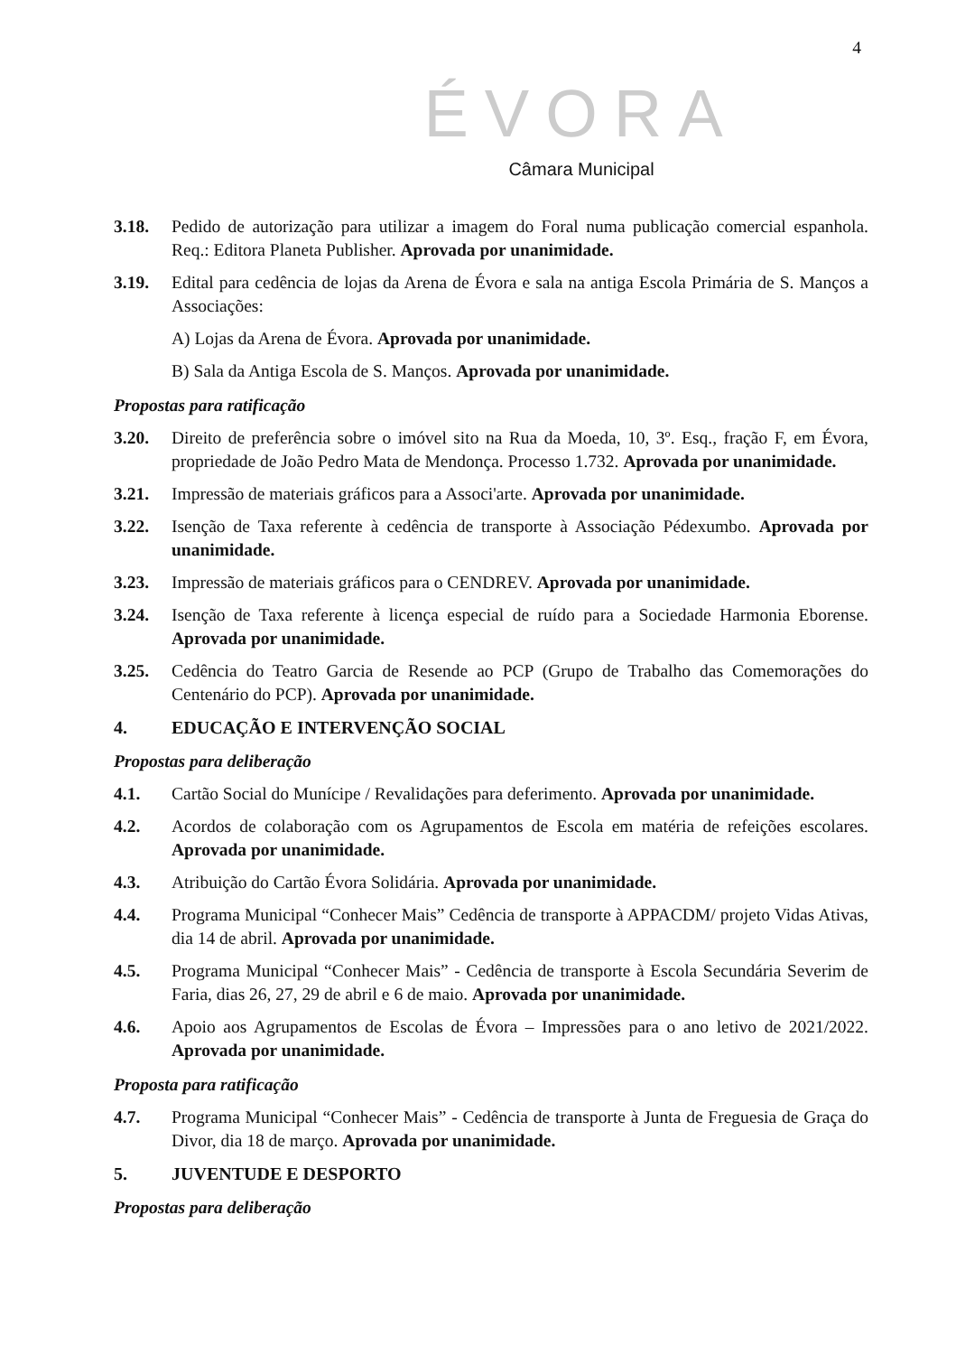4
ÉVORA
Câmara Municipal
3.18. Pedido de autorização para utilizar a imagem do Foral numa publicação comercial espanhola. Req.: Editora Planeta Publisher. Aprovada por unanimidade.
3.19. Edital para cedência de lojas da Arena de Évora e sala na antiga Escola Primária de S. Manços a Associações:
A) Lojas da Arena de Évora. Aprovada por unanimidade.
B) Sala da Antiga Escola de S. Manços. Aprovada por unanimidade.
Propostas para ratificação
3.20. Direito de preferência sobre o imóvel sito na Rua da Moeda, 10, 3º. Esq., fração F, em Évora, propriedade de João Pedro Mata de Mendonça. Processo 1.732. Aprovada por unanimidade.
3.21. Impressão de materiais gráficos para a Associ'arte. Aprovada por unanimidade.
3.22. Isenção de Taxa referente à cedência de transporte à Associação Pédexumbo. Aprovada por unanimidade.
3.23. Impressão de materiais gráficos para o CENDREV. Aprovada por unanimidade.
3.24. Isenção de Taxa referente à licença especial de ruído para a Sociedade Harmonia Eborense. Aprovada por unanimidade.
3.25. Cedência do Teatro Garcia de Resende ao PCP (Grupo de Trabalho das Comemorações do Centenário do PCP). Aprovada por unanimidade.
4. EDUCAÇÃO E INTERVENÇÃO SOCIAL
Propostas para deliberação
4.1. Cartão Social do Munícipe / Revalidações para deferimento. Aprovada por unanimidade.
4.2. Acordos de colaboração com os Agrupamentos de Escola em matéria de refeições escolares. Aprovada por unanimidade.
4.3. Atribuição do Cartão Évora Solidária. Aprovada por unanimidade.
4.4. Programa Municipal “Conhecer Mais” Cedência de transporte à APPACDM/ projeto Vidas Ativas, dia 14 de abril. Aprovada por unanimidade.
4.5. Programa Municipal “Conhecer Mais” - Cedência de transporte à Escola Secundária Severim de Faria, dias 26, 27, 29 de abril e 6 de maio. Aprovada por unanimidade.
4.6. Apoio aos Agrupamentos de Escolas de Évora – Impressões para o ano letivo de 2021/2022. Aprovada por unanimidade.
Proposta para ratificação
4.7. Programa Municipal “Conhecer Mais” - Cedência de transporte à Junta de Freguesia de Graça do Divor, dia 18 de março. Aprovada por unanimidade.
5. JUVENTUDE E DESPORTO
Propostas para deliberação